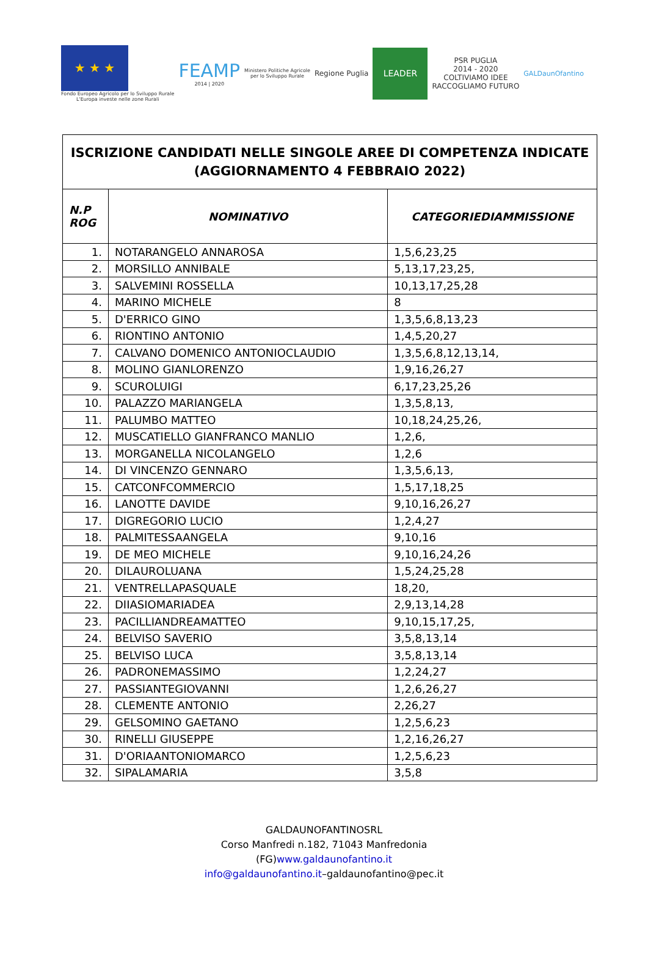★ ★ ★
Fondo Europeo Agricolo per lo Sviluppo Rurale
L'Europa investe nelle zone Rurali
FEAMP
2014 | 2020
Ministero Politiche Agricole
per lo Sviluppo Rurale
Regione Puglia
LEADER
PSR PUGLIA
2014 - 2020
COLTIVIAMO IDEE
RACCOGLIAMO FUTURO
GALDaunOfantino
| ISCRIZIONE CANDIDATI NELLE SINGOLE AREE DI COMPETENZA INDICATE (AGGIORNAMENTO 4 FEBBRAIO 2022) | | |
| N.P ROG | NOMINATIVO | CATEGORIEDIAMMISSIONE |
| 1. | NOTARANGELO ANNAROSA | 1,5,6,23,25 |
| 2. | MORSILLO ANNIBALE | 5,13,17,23,25, |
| 3. | SALVEMINI ROSSELLA | 10,13,17,25,28 |
| 4. | MARINO MICHELE | 8 |
| 5. | D'ERRICO GINO | 1,3,5,6,8,13,23 |
| 6. | RIONTINO ANTONIO | 1,4,5,20,27 |
| 7. | CALVANO DOMENICO ANTONIOCLAUDIO | 1,3,5,6,8,12,13,14, |
| 8. | MOLINO GIANLORENZO | 1,9,16,26,27 |
| 9. | SCUROLUIGI | 6,17,23,25,26 |
| 10. | PALAZZO MARIANGELA | 1,3,5,8,13, |
| 11. | PALUMBO MATTEO | 10,18,24,25,26, |
| 12. | MUSCATIELLO GIANFRANCO MANLIO | 1,2,6, |
| 13. | MORGANELLA NICOLANGELO | 1,2,6 |
| 14. | DI VINCENZO GENNARO | 1,3,5,6,13, |
| 15. | CATCONFCOMMERCIO | 1,5,17,18,25 |
| 16. | LANOTTE DAVIDE | 9,10,16,26,27 |
| 17. | DIGREGORIO LUCIO | 1,2,4,27 |
| 18. | PALMITESSAANGELA | 9,10,16 |
| 19. | DE MEO MICHELE | 9,10,16,24,26 |
| 20. | DILAUROLUANA | 1,5,24,25,28 |
| 21. | VENTRELLAPASQUALE | 18,20, |
| 22. | DIIASIOMARIADEA | 2,9,13,14,28 |
| 23. | PACILLIANDREAMATTEO | 9,10,15,17,25, |
| 24. | BELVISO SAVERIO | 3,5,8,13,14 |
| 25. | BELVISO LUCA | 3,5,8,13,14 |
| 26. | PADRONEMASSIMO | 1,2,24,27 |
| 27. | PASSIANTEGIOVANNI | 1,2,6,26,27 |
| 28. | CLEMENTE ANTONIO | 2,26,27 |
| 29. | GELSOMINO GAETANO | 1,2,5,6,23 |
| 30. | RINELLI GIUSEPPE | 1,2,16,26,27 |
| 31. | D'ORIAANTONIOMARCO | 1,2,5,6,23 |
| 32. | SIPALAMARIA | 3,5,8 |
GALDAUNOFANTINOSRL
Corso Manfredi n.182, 71043 Manfredonia
(FG)www.galdaunofantino.it
info@galdaunofantino.it–galdaunofantino@pec.it